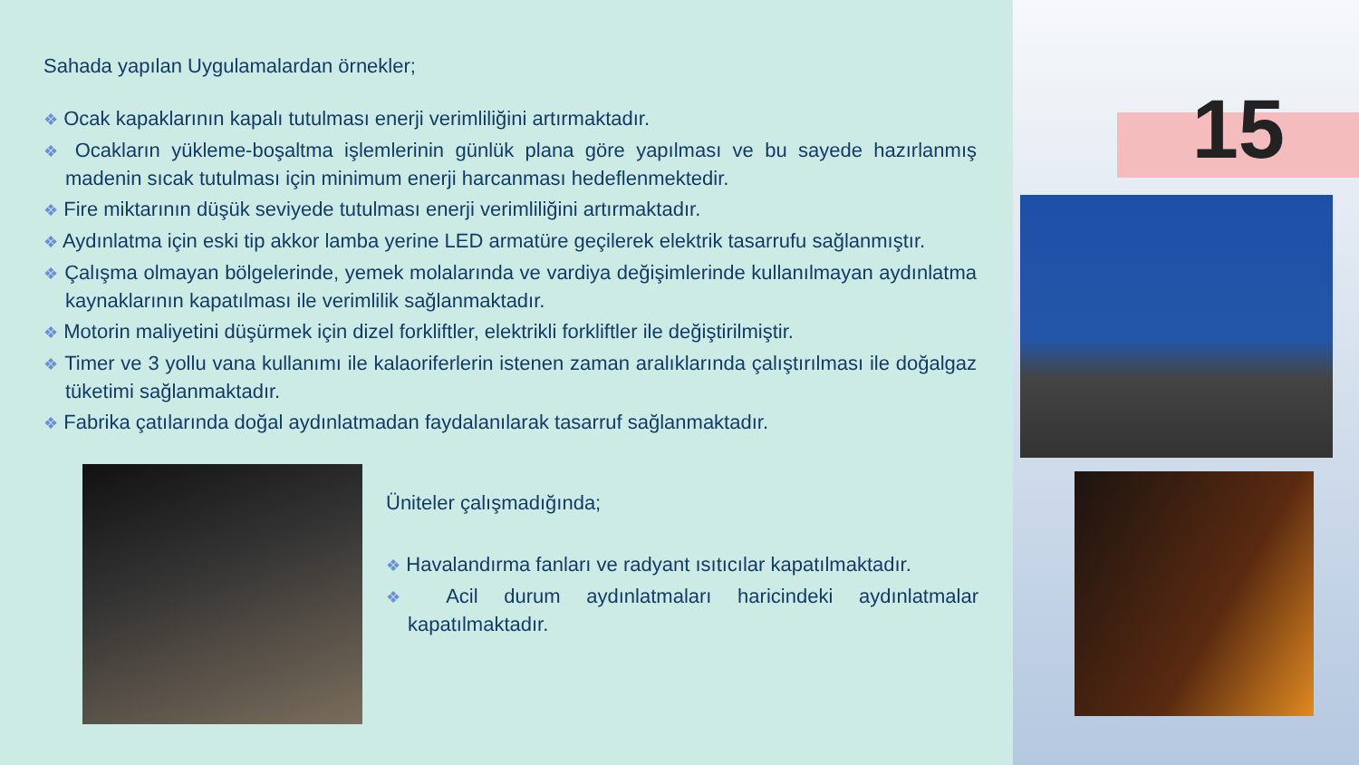Sahada yapılan Uygulamalardan örnekler;
❖ Ocak kapaklarının kapalı tutulması enerji verimliliğini artırmaktadır.
❖ Ocakların yükleme-boşaltma işlemlerinin günlük plana göre yapılması ve bu sayede hazırlanmış madenin sıcak tutulması için minimum enerji harcanması hedeflenmektedir.
❖ Fire miktarının düşük seviyede tutulması enerji verimliliğini artırmaktadır.
❖ Aydınlatma için eski tip akkor lamba yerine LED armatüre geçilerek elektrik tasarrufu sağlanmıştır.
❖ Çalışma olmayan bölgelerinde, yemek molalarında ve vardiya değişimlerinde kullanılmayan aydınlatma kaynaklarının kapatılması ile verimlilik sağlanmaktadır.
❖ Motorin maliyetini düşürmek için dizel forkliftler, elektrikli forkliftler ile değiştirilmiştir.
❖ Timer ve 3 yollu vana kullanımı ile kalaoriferlerin istenen zaman aralıklarında çalıştırılması ile doğalgaz tüketimi sağlanmaktadır.
❖ Fabrika çatılarında doğal aydınlatmadan faydalanılarak tasarruf sağlanmaktadır.
Üniteler çalışmadığında;
❖ Havalandırma fanları ve radyant ısıtıcılar kapatılmaktadır.
❖ Acil durum aydınlatmaları haricindeki aydınlatmalar kapatılmaktadır.
15